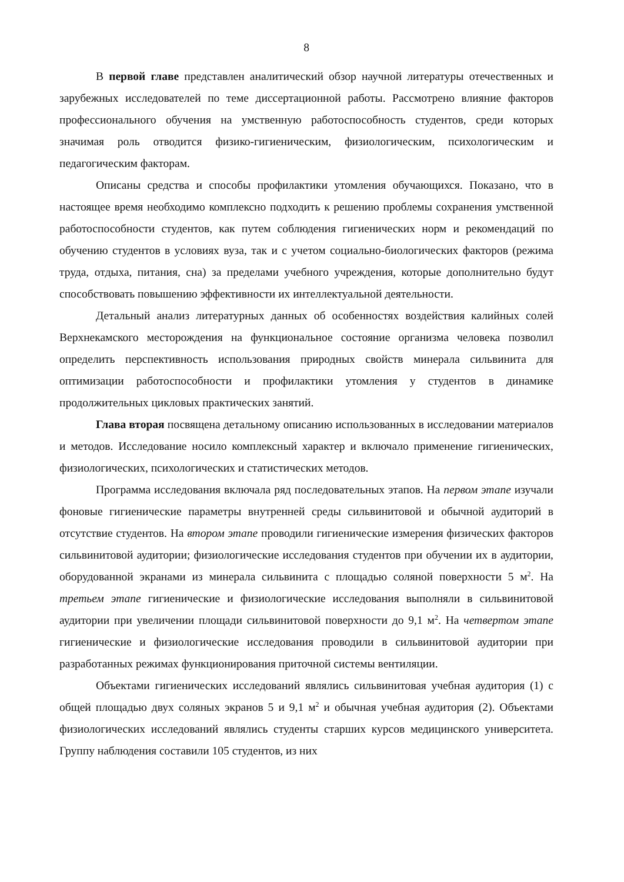8
В первой главе представлен аналитический обзор научной литературы отечественных и зарубежных исследователей по теме диссертационной работы. Рассмотрено влияние факторов профессионального обучения на умственную работоспособность студентов, среди которых значимая роль отводится физико-гигиеническим, физиологическим, психологическим и педагогическим факторам.
Описаны средства и способы профилактики утомления обучающихся. Показано, что в настоящее время необходимо комплексно подходить к решению проблемы сохранения умственной работоспособности студентов, как путем соблюдения гигиенических норм и рекомендаций по обучению студентов в условиях вуза, так и с учетом социально-биологических факторов (режима труда, отдыха, питания, сна) за пределами учебного учреждения, которые дополнительно будут способствовать повышению эффективности их интеллектуальной деятельности.
Детальный анализ литературных данных об особенностях воздействия калийных солей Верхнекамского месторождения на функциональное состояние организма человека позволил определить перспективность использования природных свойств минерала сильвинита для оптимизации работоспособности и профилактики утомления у студентов в динамике продолжительных цикловых практических занятий.
Глава вторая посвящена детальному описанию использованных в исследовании материалов и методов. Исследование носило комплексный характер и включало применение гигиенических, физиологических, психологических и статистических методов.
Программа исследования включала ряд последовательных этапов. На первом этапе изучали фоновые гигиенические параметры внутренней среды сильвинитовой и обычной аудиторий в отсутствие студентов. На втором этапе проводили гигиенические измерения физических факторов сильвинитовой аудитории; физиологические исследования студентов при обучении их в аудитории, оборудованной экранами из минерала сильвинита с площадью соляной поверхности 5 м<sup>2</sup>. На третьем этапе гигиенические и физиологические исследования выполняли в сильвинитовой аудитории при увеличении площади сильвинитовой поверхности до 9,1 м<sup>2</sup>. На четвертом этапе гигиенические и физиологические исследования проводили в сильвинитовой аудитории при разработанных режимах функционирования приточной системы вентиляции.
Объектами гигиенических исследований являлись сильвинитовая учебная аудитория (1) с общей площадью двух соляных экранов 5 и 9,1 м<sup>2</sup> и обычная учебная аудитория (2). Объектами физиологических исследований являлись студенты старших курсов медицинского университета. Группу наблюдения составили 105 студентов, из них